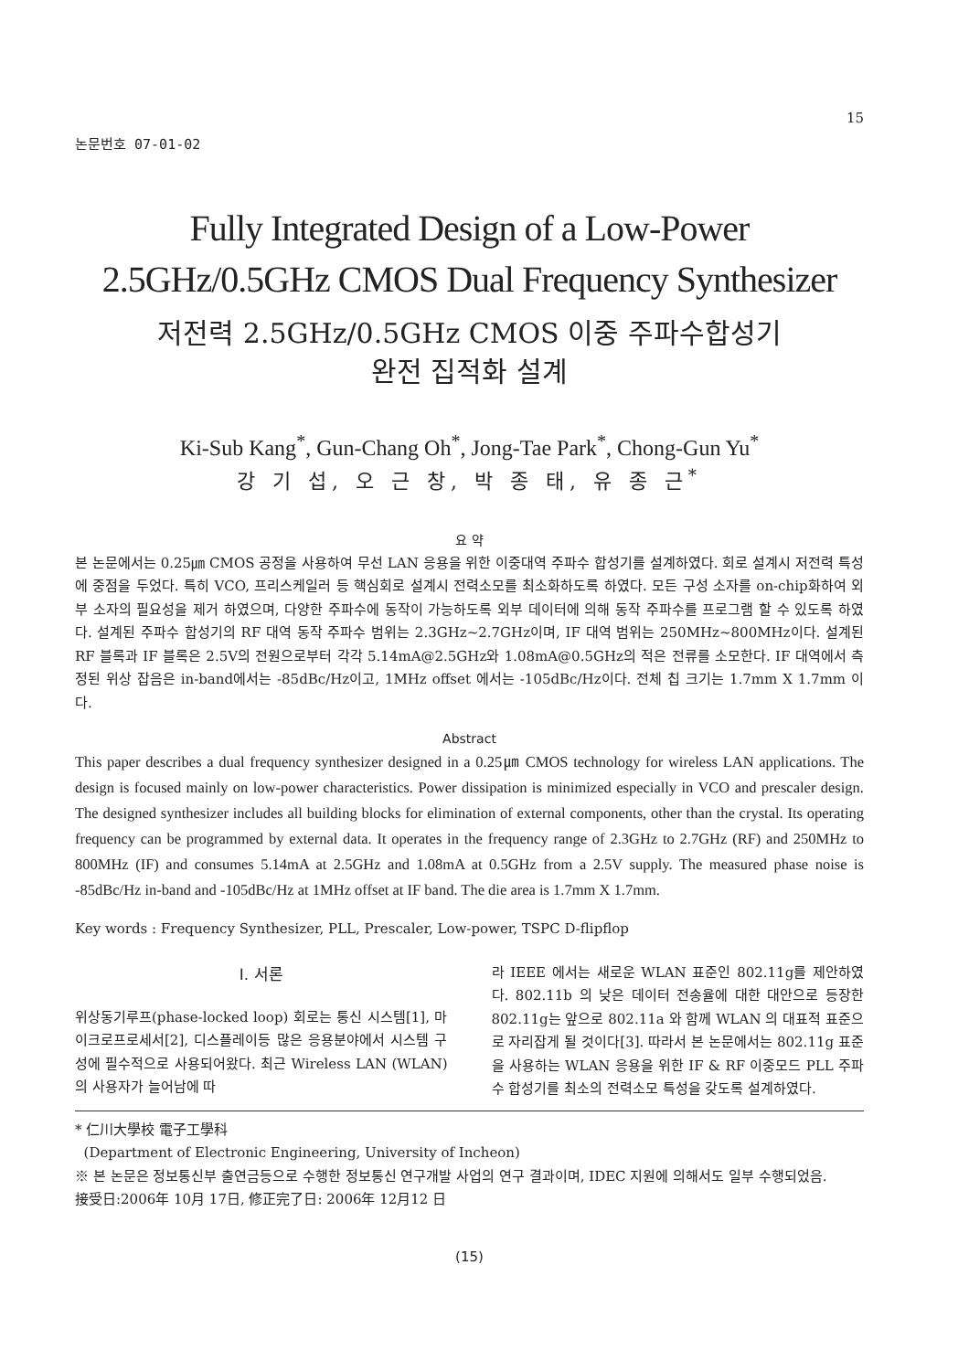논문번호 07-01-02
15
Fully Integrated Design of a Low-Power
2.5GHz/0.5GHz CMOS Dual Frequency Synthesizer
저전력 2.5GHz/0.5GHz CMOS 이중 주파수합성기
완전 집적화 설계
Ki-Sub Kang<sup>*</sup>, Gun-Chang Oh<sup>*</sup>, Jong-Tae Park<sup>*</sup>, Chong-Gun Yu<sup>*</sup>
강 기 섭, 오 근 창, 박 종 태, 유 종 근<sup>*</sup>
요 약
본 논문에서는 0.25㎛ CMOS 공정을 사용하여 무선 LAN 응용을 위한 이중대역 주파수 합성기를 설계하였다. 회로 설계시 저전력 특성에 중점을 두었다. 특히 VCO, 프리스케일러 등 핵심회로 설계시 전력소모를 최소화하도록 하였다. 모든 구성 소자를 on-chip화하여 외부 소자의 필요성을 제거 하였으며, 다양한 주파수에 동작이 가능하도록 외부 데이터에 의해 동작 주파수를 프로그램 할 수 있도록 하였다. 설계된 주파수 합성기의 RF 대역 동작 주파수 범위는 2.3GHz~2.7GHz이며, IF 대역 범위는 250MHz~800MHz이다. 설계된 RF 블록과 IF 블록은 2.5V의 전원으로부터 각각 5.14mA@2.5GHz와 1.08mA@0.5GHz의 적은 전류를 소모한다. IF 대역에서 측정된 위상 잡음은 in-band에서는 -85dBc/Hz이고, 1MHz offset 에서는 -105dBc/Hz이다. 전체 칩 크기는 1.7mm X 1.7mm 이다.
Abstract
This paper describes a dual frequency synthesizer designed in a 0.25㎛ CMOS technology for wireless LAN applications. The design is focused mainly on low-power characteristics. Power dissipation is minimized especially in VCO and prescaler design. The designed synthesizer includes all building blocks for elimination of external components, other than the crystal. Its operating frequency can be programmed by external data. It operates in the frequency range of 2.3GHz to 2.7GHz (RF) and 250MHz to 800MHz (IF) and consumes 5.14mA at 2.5GHz and 1.08mA at 0.5GHz from a 2.5V supply. The measured phase noise is -85dBc/Hz in-band and -105dBc/Hz at 1MHz offset at IF band. The die area is 1.7mm X 1.7mm.
Key words : Frequency Synthesizer, PLL, Prescaler, Low-power, TSPC D-flipflop
Ⅰ. 서론
위상동기루프(phase-locked loop) 회로는 통신 시스템[1], 마이크로프로세서[2], 디스플레이등 많은 응용분야에서 시스템 구성에 필수적으로 사용되어왔다. 최근 Wireless LAN (WLAN) 의 사용자가 늘어남에 따
라 IEEE 에서는 새로운 WLAN 표준인 802.11g를 제안하였다. 802.11b 의 낮은 데이터 전송율에 대한 대안으로 등장한 802.11g는 앞으로 802.11a 와 함께 WLAN 의 대표적 표준으로 자리잡게 될 것이다[3]. 따라서 본 논문에서는 802.11g 표준을 사용하는 WLAN 응용을 위한 IF & RF 이중모드 PLL 주파수 합성기를 최소의 전력소모 특성을 갖도록 설계하였다.
* 仁川大學校 電子工學科
(Department of Electronic Engineering, University of Incheon)
※ 본 논문은 정보통신부 출연금등으로 수행한 정보통신 연구개발 사업의 연구 결과이며, IDEC 지원에 의해서도 일부 수행되었음.
接受日:2006年 10月 17日, 修正完了日: 2006年 12月12 日
(15)